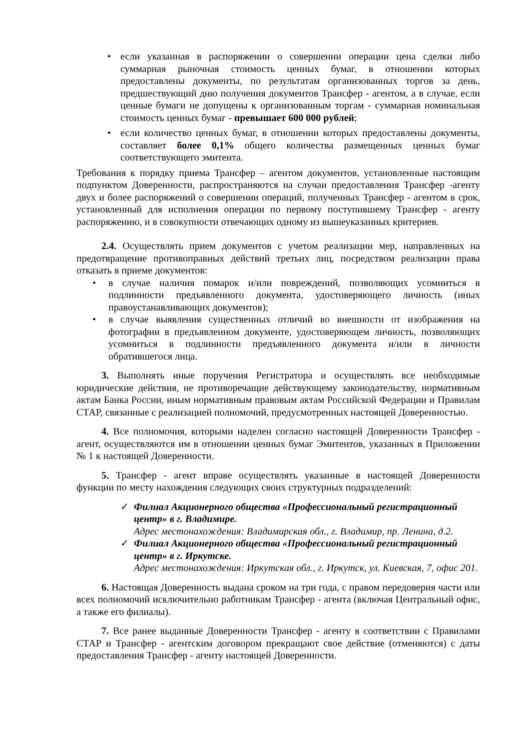• если указанная в распоряжении о совершении операции цена сделки либо суммарная рыночная стоимость ценных бумаг, в отношении которых предоставлены документы, по результатам организованных торгов за день, предшествующий дню получения документов Трансфер - агентом, а в случае, если ценные бумаги не допущены к организованным торгам - суммарная номинальная стоимость ценных бумаг - превышает 600 000 рублей;
• если количество ценных бумаг, в отношении которых предоставлены документы, составляет более 0,1% общего количества размещенных ценных бумаг соответствующего эмитента.
Требования к порядку приема Трансфер – агентом документов, установленные настоящим подпунктом Доверенности, распространяются на случаи предоставления Трансфер -агенту двух и более распоряжений о совершении операций, полученных Трансфер - агентом в срок, установленный для исполнения операции по первому поступившему Трансфер - агенту распоряжению, и в совокупности отвечающих одному из вышеуказанных критериев.
2.4. Осуществлять прием документов с учетом реализации мер, направленных на предотвращение противоправных действий третьих лиц, посредством реализации права отказать в приеме документов:
• в случае наличия помарок и/или повреждений, позволяющих усомниться в подлинности предъявленного документа, удостоверяющего личность (иных правоустанавливающих документов);
• в случае выявления существенных отличий во внешности от изображения на фотографии в предъявленном документе, удостоверяющем личность, позволяющих усомниться в подлинности предъявленного документа и/или в личности обратившегося лица.
3. Выполнять иные поручения Регистратора и осуществлять все необходимые юридические действия, не противоречащие действующему законодательству, нормативным актам Банка России, иным нормативным правовым актам Российской Федерации и Правилам СТАР, связанные с реализацией полномочий, предусмотренных настоящей Доверенностью.
4. Все полномочия, которыми наделен согласно настоящей Доверенности Трансфер - агент, осуществляются им в отношении ценных бумаг Эмитентов, указанных в Приложении № 1 к настоящей Доверенности.
5. Трансфер - агент вправе осуществлять указанные в настоящей Доверенности функции по месту нахождения следующих своих структурных подразделений:
✓ Филиал Акционерного общества «Профессиональный регистрационный центр» в г. Владимире.
Адрес местонахождения: Владимирская обл., г. Владимир, пр. Ленина, д.2.
✓ Филиал Акционерного общества «Профессиональный регистрационный центр» в г. Иркутске.
Адрес местонахождения: Иркутская обл., г. Иркутск, ул. Киевская, 7, офис 201.
6. Настоящая Доверенность выдана сроком на три года, с правом передоверия части или всех полномочий исключительно работникам Трансфер - агента (включая Центральный офис, а также его филиалы).
7. Все ранее выданные Доверенности Трансфер - агенту в соответствии с Правилами СТАР и Трансфер - агентским договором прекращают свое действие (отменяются) с даты предоставления Трансфер - агенту настоящей Доверенности.